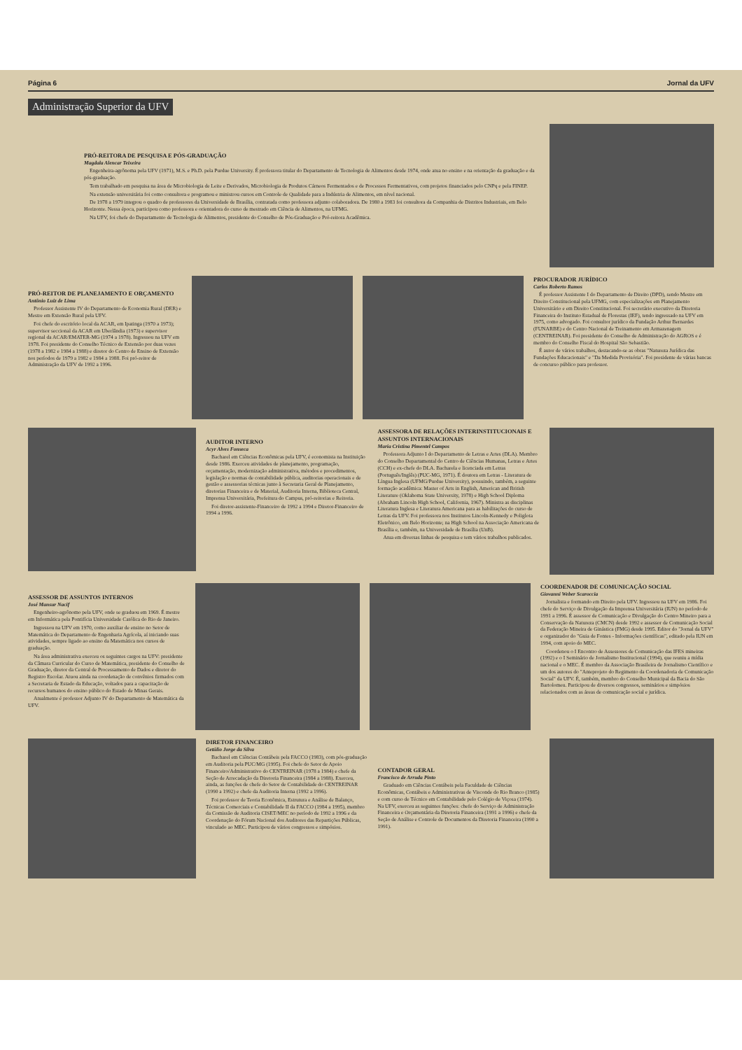Página 6 Jornal da UFV
Administração Superior da UFV
PRÓ-REITORA DE PESQUISA E PÓS-GRADUAÇÃO
Magdala Alencar Teixeira
Engenheira-agrônoma pela UFV (1971), M.S. e Ph.D. pela Purdue University. É professora titular do Departamento de Tecnologia de Alimentos desde 1974, onde atua no ensino e na orientação da graduação e da pós-graduação.
Tem trabalhado em pesquisa na área de Microbiologia de Leite e Derivados, Microbiologia de Produtos Cárneos Fermentados e de Processos Fermentativos, com projetos financiados pelo CNPq e pela FINEP.
Na extensão universitária foi como consultora e programou e ministrou cursos em Controle de Qualidade para a Indústria de Alimentos, em nível nacional.
De 1978 a 1979 integrou o quadro de professores da Universidade de Brasília, contratada como professora adjunto colaboradora. De 1980 a 1983 foi consultora da Companhia de Distritos Industriais, em Belo Horizonte. Nessa época, participou como professora e orientadora do curso de mestrado em Ciência de Alimentos, na UFMG.
Na UFV, foi chefe do Departamento de Tecnologia de Alimentos, presidente do Conselho de Pós-Graduação e Pró-reitora Acadêmica.
PRÓ-REITOR DE PLANEJAMENTO E ORÇAMENTO
Antônio Luiz de Lima
Professor Assistente IV do Departamento de Economia Rural (DER) e Mestre em Extensão Rural pela UFV.
Foi chefe do escritório local da ACAR, em Ipatinga (1970 a 1973); supervisor seccional da ACAR em Uberlândia (1973) e supervisor regional da ACAR/EMATER-MG (1974 a 1978). Ingressou na UFV em 1978. Foi presidente do Conselho Técnico de Extensão por duas vezes (1978 a 1982 e 1984 a 1988) e diretor do Centro de Ensino de Extensão nos períodos de 1979 a 1982 e 1984 a 1988. Foi pró-reitor de Administração da UFV de 1992 a 1996.
PROCURADOR JURÍDICO
Carlos Roberto Ramos
É professor Assistente I do Departamento de Direito (DPD), sendo Mestre em Direito Constitucional pela UFMG, com especializações em Planejamento Universitário e em Direito Constitucional. Foi secretário executivo da Diretoria Financeira do Instituto Estadual de Florestas (IEF), tendo ingressado na UFV em 1975, como advogado. Foi consultor jurídico da Fundação Arthur Bernardes (FUNARBE) e do Centro Nacional de Treinamento em Armazenagem (CENTREINAR). Foi presidente do Conselho de Administração do AGROS e é membro do Conselho Fiscal do Hospital São Sebastião.
É autor de vários trabalhos, destacando-se as obras "Natureza Jurídica das Fundações Educacionais" e "Da Medida Provisória". Foi presidente de várias bancas de concurso público para professor.
AUDITOR INTERNO
Acyr Alves Fonseca
Bacharel em Ciências Econômicas pela UFV, é economista na Instituição desde 1986. Exerceu atividades de planejamento, programação, orçamentação, modernização administrativa, métodos e procedimentos, legislação e normas de contabilidade pública, auditorias operacionais e de gestão e assessorias técnicas junto à Secretaria Geral de Planejamento, diretorias Financeira e de Material, Auditoria Interna, Biblioteca Central, Imprensa Universitária, Prefeitura do Campus, pró-reitorias e Reitoria.
Foi diretor-assistente-Financeiro de 1992 a 1994 e Diretor-Financeiro de 1994 a 1996.
ASSESSORA DE RELAÇÕES INTERINSTITUCIONAIS E ASSUNTOS INTERNACIONAIS
Maria Cristina Pimentel Campos
Professora Adjunto I do Departamento de Letras e Artes (DLA). Membro do Conselho Departamental do Centro de Ciências Humanas, Letras e Artes (CCH) e ex-chefe do DLA. Bacharela e licenciada em Letras (Português/Inglês) (PUC-MG, 1971). É doutora em Letras - Literatura de Língua Inglesa (UFMG/Purdue University), possuindo, também, a seguinte formação acadêmica: Master of Arts in English, American and British Literature (Oklahoma State University, 1978) e High School Diploma (Abraham Lincoln High School, California, 1967). Ministra as disciplinas Literatura Inglesa e Literatura Americana para as habilitações do curso de Letras da UFV. Foi professora nos Institutos Lincoln-Kennedy e Poliglota Eletrônico, em Belo Horizonte; na High School na Associação Americana de Brasília e, também, na Universidade de Brasília (UnB).
Atua em diversas linhas de pesquisa e tem vários trabalhos publicados.
ASSESSOR DE ASSUNTOS INTERNOS
José Mansur Nacif
Engenheiro-agrônomo pela UFV, onde se graduou em 1969. É mestre em Informática pela Pontifícia Universidade Católica do Rio de Janeiro.
Ingressou na UFV em 1970, como auxiliar de ensino no Setor de Matemática do Departamento de Engenharia Agrícola, aí iniciando suas atividades, sempre ligado ao ensino da Matemática nos cursos de graduação.
Na área administrativa exerceu os seguintes cargos na UFV: presidente da Câmara Curricular do Curso de Matemática, presidente do Conselho de Graduação, diretor da Central de Processamento de Dados e diretor do Registro Escolar. Atuou ainda na coordenação de convênios firmados com a Secretaria de Estado da Educação, voltados para a capacitação de recursos humanos do ensino público do Estado de Minas Gerais.
Atualmente é professor Adjunto IV do Departamento de Matemática da UFV.
COORDENADOR DE COMUNICAÇÃO SOCIAL
Giovanni Weber Scaroccia
Jornalista e formando em Direito pela UFV. Ingressou na UFV em 1986. Foi chefe do Serviço de Divulgação da Imprensa Universitária (IUN) no período de 1991 a 1996. É assessor de Comunicação e Divulgação do Centro Mineiro para a Conservação da Natureza (CMCN) desde 1992 e assessor de Comunicação Social da Federação Mineira de Ginástica (FMG) desde 1995. Editor do "Jornal da UFV" e organizador do "Guia de Fontes - Informações científicas", editado pela IUN em 1994, com apoio do MEC.
Coordenou o I Encontro de Assessores de Comunicação das IFES mineiras (1992) e o I Seminário de Jornalismo Institucional (1994), que reuniu a mídia nacional e o MEC. É membro da Associação Brasileira de Jornalismo Científico e um dos autores do "Anteprojeto do Regimento da Coordenadoria de Comunicação Social" da UFV. É, também, membro do Conselho Municipal da Bacia do São Bartolomeu. Participou de diversos congressos, seminários e simpósios relacionados com as áreas de comunicação social e jurídica.
DIRETOR FINANCEIRO
Getúlio Jorge da Silva
Bacharel em Ciências Contábeis pela FACCO (1983), com pós-graduação em Auditoria pela PUC/MG (1995). Foi chefe do Setor de Apoio Financeiro/Administrativo do CENTREINAR (1978 a 1984) e chefe da Seção de Arrecadação da Diretoria Financeira (1984 a 1988). Exerceu, ainda, as funções de chefe do Setor de Contabilidade do CENTREINAR (1990 a 1992) e chefe da Auditoria Interna (1992 a 1996).
Foi professor de Teoria Econômica, Estrutura e Análise de Balanço, Técnicas Comerciais e Contabilidade II da FACCO (1984 a 1995), membro da Comissão de Auditoria CISET/MEC no período de 1992 a 1996 e da Coordenação do Fórum Nacional dos Auditores das Repartições Públicas, vinculado ao MEC. Participou de vários congressos e simpósios.
CONTADOR GERAL
Francisco de Arruda Pinto
Graduado em Ciências Contábeis pela Faculdade de Ciências Econômicas, Contábeis e Administrativas de Visconde do Rio Branco (1985) e com curso de Técnico em Contabilidade pelo Colégio de Viçosa (1974). Na UFV, exerceu as seguintes funções: chefe do Serviço de Administração Financeira e Orçamentária da Diretoria Financeira (1991 a 1996) e chefe da Seção de Análise e Controle de Documentos da Diretoria Financeira (1990 a 1991).